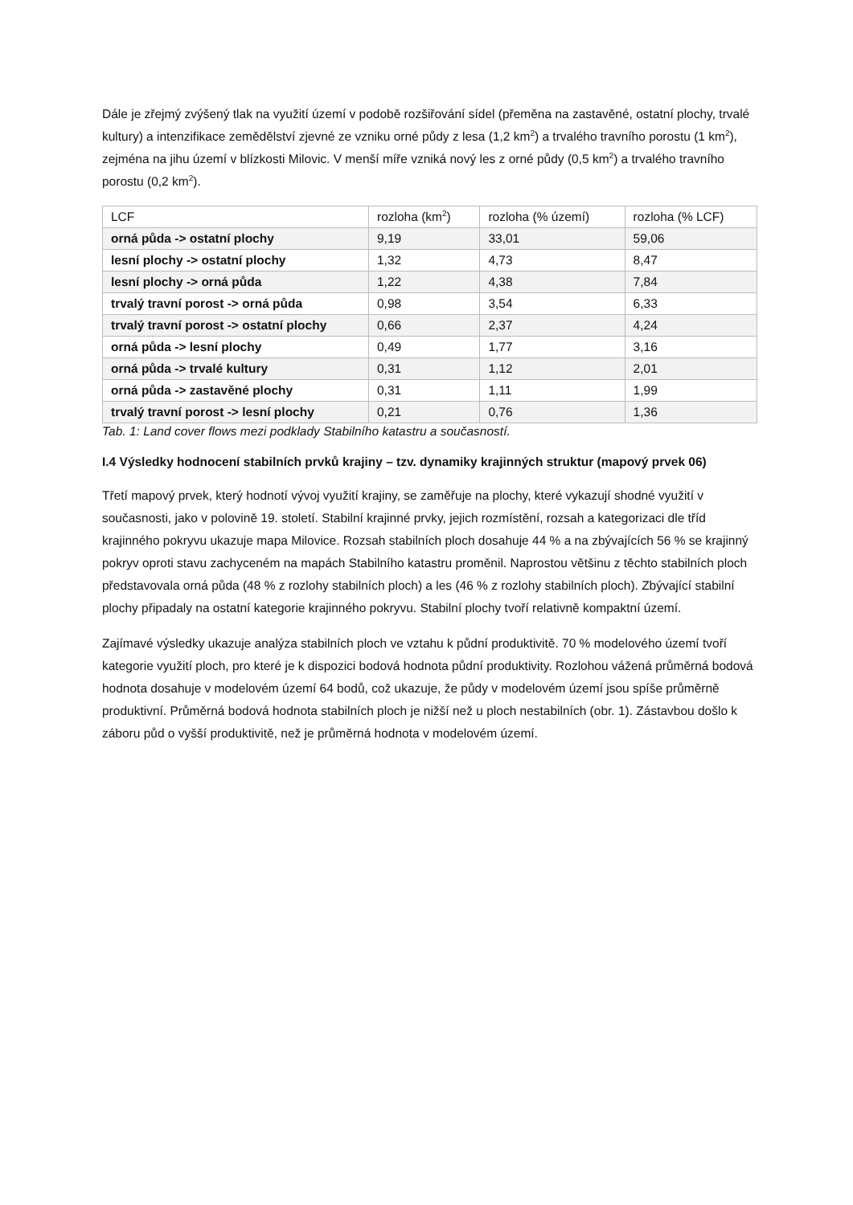Dále je zřejmý zvýšený tlak na využití území v podobě rozšiřování sídel (přeměna na zastavěné, ostatní plochy, trvalé kultury) a intenzifikace zemědělství zjevné ze vzniku orné půdy z lesa (1,2 km<sup>2</sup>) a trvalého travního porostu (1 km<sup>2</sup>), zejména na jihu území v blízkosti Milovic. V menší míře vzniká nový les z orné půdy (0,5 km<sup>2</sup>) a trvalého travního porostu (0,2 km<sup>2</sup>).
| LCF | rozloha (km<sup>2</sup>) | rozloha (% území) | rozloha (% LCF) |
| orná půda -> ostatní plochy | 9,19 | 33,01 | 59,06 |
| lesní plochy -> ostatní plochy | 1,32 | 4,73 | 8,47 |
| lesní plochy -> orná půda | 1,22 | 4,38 | 7,84 |
| trvalý travní porost -> orná půda | 0,98 | 3,54 | 6,33 |
| trvalý travní porost -> ostatní plochy | 0,66 | 2,37 | 4,24 |
| orná půda -> lesní plochy | 0,49 | 1,77 | 3,16 |
| orná půda -> trvalé kultury | 0,31 | 1,12 | 2,01 |
| orná půda -> zastavěné plochy | 0,31 | 1,11 | 1,99 |
| trvalý travní porost -> lesní plochy | 0,21 | 0,76 | 1,36 |
Tab. 1: Land cover flows mezi podklady Stabilního katastru a současností.
I.4 Výsledky hodnocení stabilních prvků krajiny – tzv. dynamiky krajinných struktur (mapový prvek 06)
Třetí mapový prvek, který hodnotí vývoj využití krajiny, se zaměřuje na plochy, které vykazují shodné využití v současnosti, jako v polovině 19. století. Stabilní krajinné prvky, jejich rozmístění, rozsah a kategorizaci dle tříd krajinného pokryvu ukazuje mapa Milovice. Rozsah stabilních ploch dosahuje 44 % a na zbývajících 56 % se krajinný pokryv oproti stavu zachyceném na mapách Stabilního katastru proměnil. Naprostou většinu z těchto stabilních ploch představovala orná půda (48 % z rozlohy stabilních ploch) a les (46 % z rozlohy stabilních ploch). Zbývající stabilní plochy připadaly na ostatní kategorie krajinného pokryvu. Stabilní plochy tvoří relativně kompaktní území.
Zajímavé výsledky ukazuje analýza stabilních ploch ve vztahu k půdní produktivitě. 70 % modelového území tvoří kategorie využití ploch, pro které je k dispozici bodová hodnota půdní produktivity. Rozlohou vážená průměrná bodová hodnota dosahuje v modelovém území 64 bodů, což ukazuje, že půdy v modelovém území jsou spíše průměrně produktivní. Průměrná bodová hodnota stabilních ploch je nižší než u ploch nestabilních (obr. 1). Zástavbou došlo k záboru půd o vyšší produktivitě, než je průměrná hodnota v modelovém území.